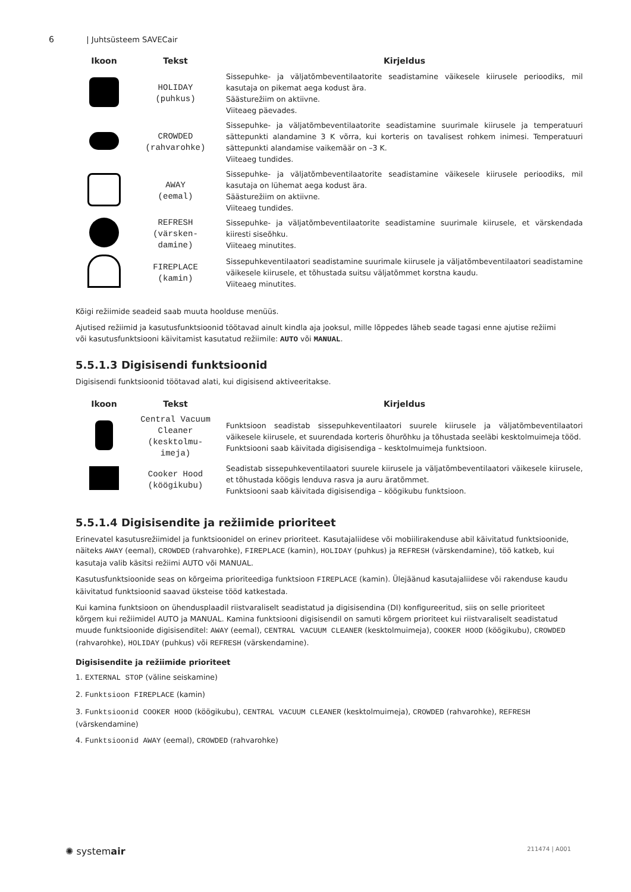6 | Juhtsüsteem SAVECair
| Ikoon | Tekst | Kirjeldus |
| --- | --- | --- |
| | HOLIDAY (puhkus) | Sissepuhke- ja väljatõmbeventilaatorite seadistamine väikesele kiirusele perioodiks, mil kasutaja on pikemat aega kodust ära. Säästurežiim on aktiivne. Viiteaeg päevades. |
| | CROWDED (rahvarohke) | Sissepuhke- ja väljatõmbeventilaatorite seadistamine suurimale kiirusele ja temperatuuri sättepunkti alandamine 3 K võrra, kui korteris on tavalisest rohkem inimesi. Temperatuuri sättepunkti alandamise vaikemäär on –3 K. Viiteaeg tundides. |
| | AWAY (eemal) | Sissepuhke- ja väljatõmbeventilaatorite seadistamine väikesele kiirusele perioodiks, mil kasutaja on lühemat aega kodust ära. Säästurežiim on aktiivne. Viiteaeg tundides. |
| | REFRESH (värsken- damine) | Sissepuhke- ja väljatõmbeventilaatorite seadistamine suurimale kiirusele, et värskendada kiiresti siseõhku. Viiteaeg minutites. |
| | FIREPLACE (kamin) | Sissepuhkeventilaatori seadistamine suurimale kiirusele ja väljatõmbeventilaatori seadistamine väikesele kiirusele, et tõhustada suitsu väljatõmmet korstna kaudu. Viiteaeg minutites. |
Kõigi režiimide seadeid saab muuta hoolduse menüüs.
Ajutised režiimid ja kasutusfunktsioonid töötavad ainult kindla aja jooksul, mille lõppedes läheb seade tagasi enne ajutise režiimi või kasutusfunktsiooni käivitamist kasutatud režiimile: AUTO või MANUAL.
5.5.1.3 Digisisendi funktsioonid
Digisisendi funktsioonid töötavad alati, kui digisisend aktiveeritakse.
| Ikoon | Tekst | Kirjeldus |
| --- | --- | --- |
| | Central Vacuum Cleaner (kesktolmu- imeja) | Funktsioon seadistab sissepuhkeventilaatori suurele kiirusele ja väljatõmbeventilaatori väikesele kiirusele, et suurendada korteris õhurõhku ja tõhustada seeläbi kesktolmuimeja tööd. Funktsiooni saab käivitada digisisendiga – kesktolmuimeja funktsioon. |
| | Cooker Hood (köögikubu) | Seadistab sissepuhkeventilaatori suurele kiirusele ja väljatõmbeventilaatori väikesele kiirusele, et tõhustada köögis lenduva rasva ja auru äratõmmet. Funktsiooni saab käivitada digisisendiga – köögikubu funktsioon. |
5.5.1.4 Digisisendite ja režiimide prioriteet
Erinevatel kasutusrežiimidel ja funktsioonidel on erinev prioriteet. Kasutajaliidese või mobiilirakenduse abil käivitatud funktsioonide, näiteks AWAY (eemal), CROWDED (rahvarohke), FIREPLACE (kamin), HOLIDAY (puhkus) ja REFRESH (värskendamine), töö katkeb, kui kasutaja valib käsitsi režiimi AUTO või MANUAL.
Kasutusfunktsioonide seas on kõrgeima prioriteediga funktsioon FIREPLACE (kamin). Ülejäänud kasutajaliidese või rakenduse kaudu käivitatud funktsioonid saavad üksteise tööd katkestada.
Kui kamina funktsioon on ühendusplaadil riistvaraliselt seadistatud ja digisisendina (DI) konfigureeritud, siis on selle prioriteet kõrgem kui režiimidel AUTO ja MANUAL. Kamina funktsiooni digisisendil on samuti kõrgem prioriteet kui riistvaraliselt seadistatud muude funktsioonide digisisenditel: AWAY (eemal), CENTRAL VACUUM CLEANER (kesktolmuimeja), COOKER HOOD (köögikubu), CROWDED (rahvarohke), HOLIDAY (puhkus) või REFRESH (värskendamine).
Digisisendite ja režiimide prioriteet
1. EXTERNAL STOP (väline seiskamine)
2. Funktsioon FIREPLACE (kamin)
3. Funktsioonid COOKER HOOD (köögikubu), CENTRAL VACUUM CLEANER (kesktolmuimeja), CROWDED (rahvarohke), REFRESH (värskendamine)
4. Funktsioonid AWAY (eemal), CROWDED (rahvarohke)
✺ systemair 211474 | A001